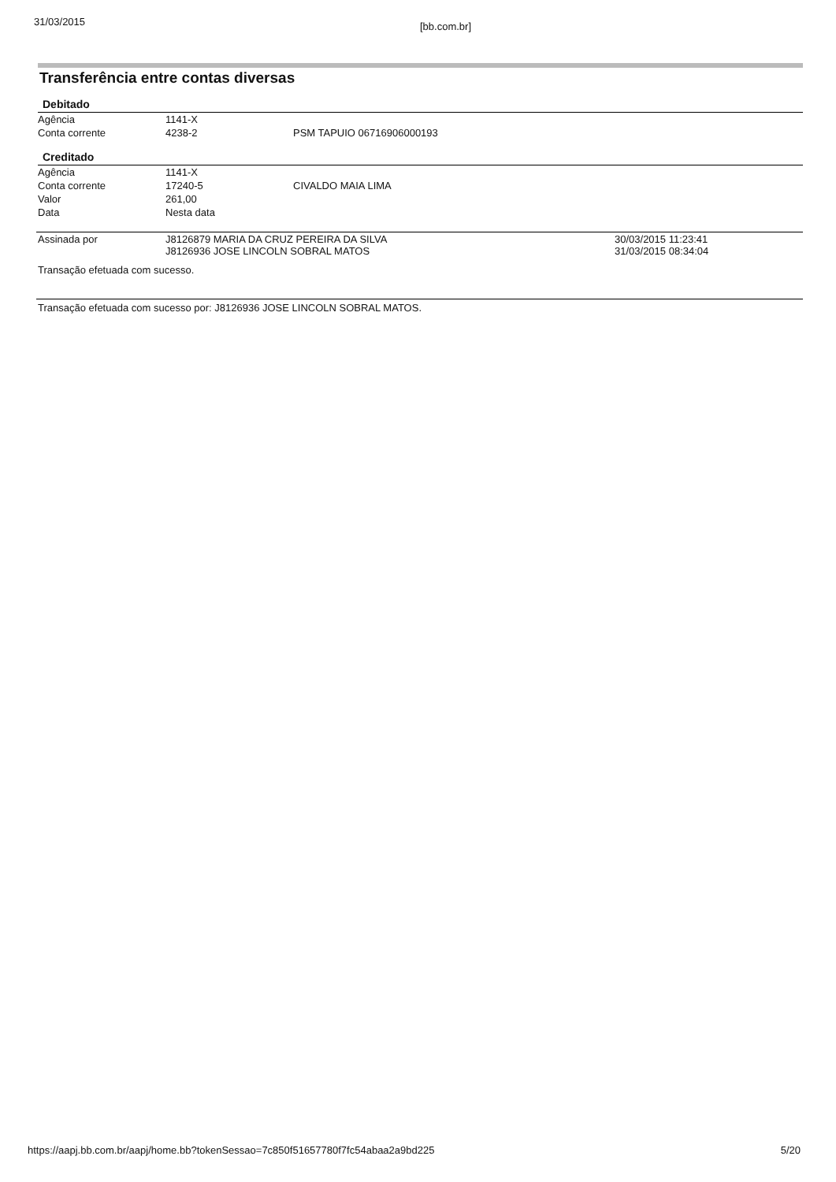31/03/2015
[bb.com.br]
Transferência entre contas diversas
Debitado
| Agência | 1141-X | |
| Conta corrente | 4238-2 | PSM TAPUIO 06716906000193 |
Creditado
| Agência | 1141-X | |
| Conta corrente | 17240-5 | CIVALDO MAIA LIMA |
| Valor | 261,00 | |
| Data | Nesta data | |
| Assinada por | J8126879 MARIA DA CRUZ PEREIRA DA SILVA J8126936 JOSE LINCOLN SOBRAL MATOS | 30/03/2015 11:23:41 31/03/2015 08:34:04 |
| Transação efetuada com sucesso. | | |
Transação efetuada com sucesso por: J8126936 JOSE LINCOLN SOBRAL MATOS.
https://aapj.bb.com.br/aapj/home.bb?tokenSessao=7c850f51657780f7fc54abaa2a9bd225 5/20